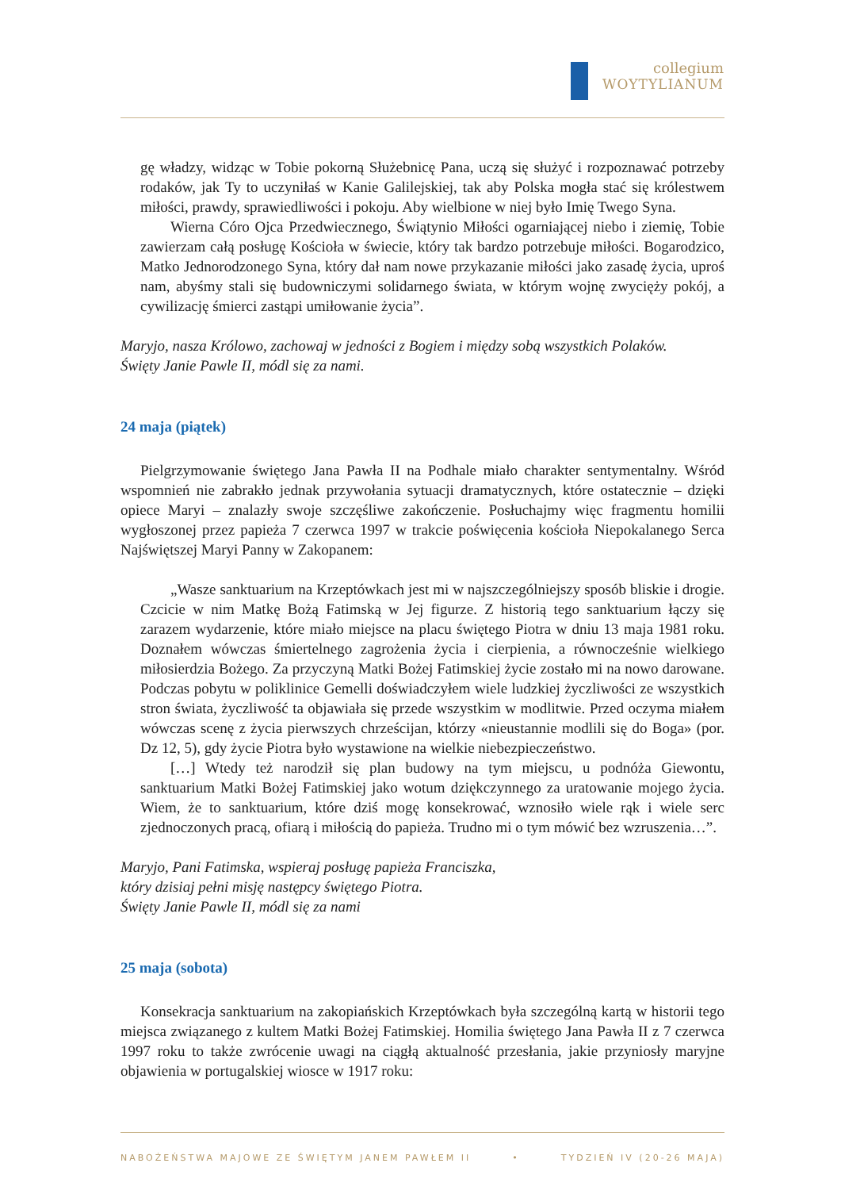collegium
WOYTYLIANUM
gę władzy, widząc w Tobie pokorną Służebnicę Pana, uczą się służyć i rozpoznawać potrzeby rodaków, jak Ty to uczyniłaś w Kanie Galilejskiej, tak aby Polska mogła stać się królestwem miłości, prawdy, sprawiedliwości i pokoju. Aby wielbione w niej było Imię Twego Syna.
Wierna Córo Ojca Przedwiecznego, Świątynio Miłości ogarniającej niebo i ziemię, Tobie zawierzam całą posługę Kościoła w świecie, który tak bardzo potrzebuje miłości. Bogarodzico, Matko Jednorodzonego Syna, który dał nam nowe przykazanie miłości jako zasadę życia, uproś nam, abyśmy stali się budowniczymi solidarnego świata, w którym wojnę zwycięży pokój, a cywilizację śmierci zastąpi umiłowanie życia”.
Maryjo, nasza Królowo, zachowaj w jedności z Bogiem i między sobą wszystkich Polaków.
Święty Janie Pawle II, módl się za nami.
24 maja (piątek)
Pielgrzymowanie świętego Jana Pawła II na Podhale miało charakter sentymentalny. Wśród wspomnień nie zabrakło jednak przywołania sytuacji dramatycznych, które ostatecznie – dzięki opiece Maryi – znalazły swoje szczęśliwe zakończenie. Posłuchajmy więc fragmentu homilii wygłoszonej przez papieża 7 czerwca 1997 w trakcie poświęcenia kościoła Niepokalanego Serca Najświętszej Maryi Panny w Zakopanem:
„Wasze sanktuarium na Krzeptówkach jest mi w najszczególniejszy sposób bliskie i drogie. Czcicie w nim Matkę Bożą Fatimską w Jej figurze. Z historią tego sanktuarium łączy się zarazem wydarzenie, które miało miejsce na placu świętego Piotra w dniu 13 maja 1981 roku. Doznałem wówczas śmiertelnego zagrożenia życia i cierpienia, a równocześnie wielkiego miłosierdzia Bożego. Za przyczyną Matki Bożej Fatimskiej życie zostało mi na nowo darowane. Podczas pobytu w poliklinice Gemelli doświadczyłem wiele ludzkiej życzliwości ze wszystkich stron świata, życzliwość ta objawiała się przede wszystkim w modlitwie. Przed oczyma miałem wówczas scenę z życia pierwszych chrześcijan, którzy «nieustannie modlili się do Boga» (por. Dz 12, 5), gdy życie Piotra było wystawione na wielkie niebezpieczeństwo.
[…] Wtedy też narodził się plan budowy na tym miejscu, u podnóża Giewontu, sanktuarium Matki Bożej Fatimskiej jako wotum dziękczynnego za uratowanie mojego życia. Wiem, że to sanktuarium, które dziś mogę konsekrować, wznosiło wiele rąk i wiele serc zjednoczonych pracą, ofiarą i miłością do papieża. Trudno mi o tym mówić bez wzruszenia…”.
Maryjo, Pani Fatimska, wspieraj posługę papieża Franciszka,
który dzisiaj pełni misję następcy świętego Piotra.
Święty Janie Pawle II, módl się za nami
25 maja (sobota)
Konsekracja sanktuarium na zakopiańskich Krzeptówkach była szczególną kartą w historii tego miejsca związanego z kultem Matki Bożej Fatimskiej. Homilia świętego Jana Pawła II z 7 czerwca 1997 roku to także zwrócenie uwagi na ciągłą aktualność przesłania, jakie przyniosły maryjne objawienia w portugalskiej wiosce w 1917 roku:
NABOŻEŃSTWA MAJOWE ZE ŚWIĘTYM JANEM PAWŁEM II • TYDZIEŃ IV (20-26 MAJA)